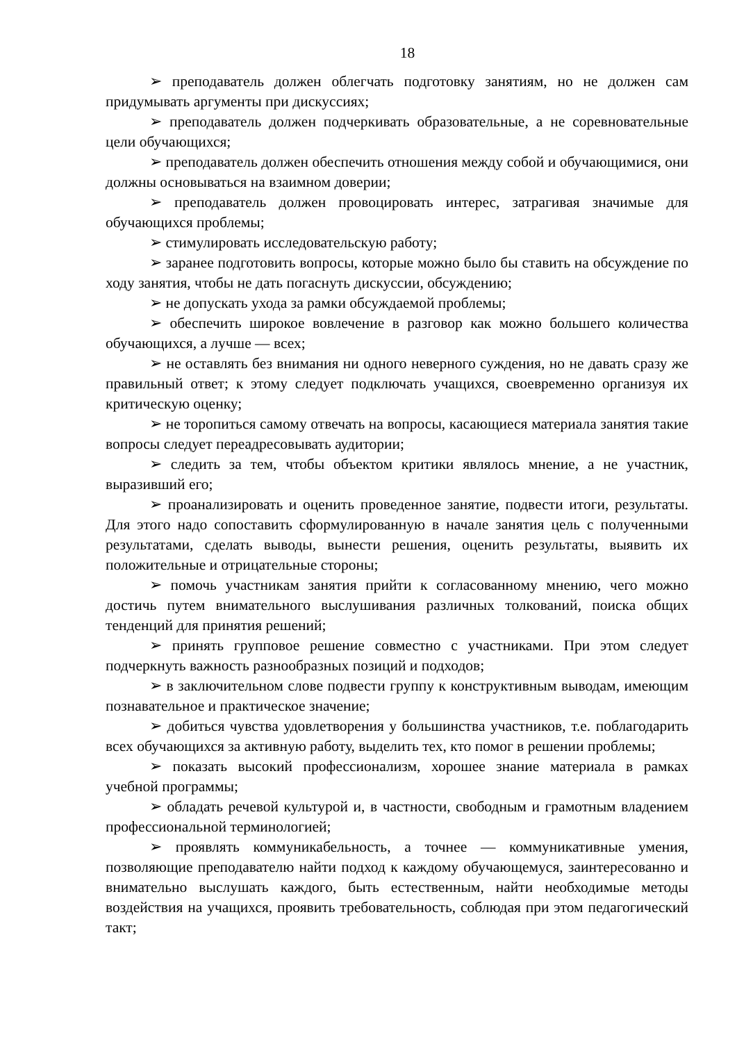18
➢ преподаватель должен облегчать подготовку занятиям, но не должен сам придумывать аргументы при дискуссиях;
➢ преподаватель должен подчеркивать образовательные, а не соревновательные цели обучающихся;
➢ преподаватель должен обеспечить отношения между собой и обучающимися, они должны основываться на взаимном доверии;
➢ преподаватель должен провоцировать интерес, затрагивая значимые для обучающихся проблемы;
➢ стимулировать исследовательскую работу;
➢ заранее подготовить вопросы, которые можно было бы ставить на обсуждение по ходу занятия, чтобы не дать погаснуть дискуссии, обсуждению;
➢ не допускать ухода за рамки обсуждаемой проблемы;
➢ обеспечить широкое вовлечение в разговор как можно большего количества обучающихся, а лучше — всех;
➢ не оставлять без внимания ни одного неверного суждения, но не давать сразу же правильный ответ; к этому следует подключать учащихся, своевременно организуя их критическую оценку;
➢ не торопиться самому отвечать на вопросы, касающиеся материала занятия такие вопросы следует переадресовывать аудитории;
➢ следить за тем, чтобы объектом критики являлось мнение, а не участник, выразивший его;
➢ проанализировать и оценить проведенное занятие, подвести итоги, результаты. Для этого надо сопоставить сформулированную в начале занятия цель с полученными результатами, сделать выводы, вынести решения, оценить результаты, выявить их положительные и отрицательные стороны;
➢ помочь участникам занятия прийти к согласованному мнению, чего можно достичь путем внимательного выслушивания различных толкований, поиска общих тенденций для принятия решений;
➢ принять групповое решение совместно с участниками. При этом следует подчеркнуть важность разнообразных позиций и подходов;
➢ в заключительном слове подвести группу к конструктивным выводам, имеющим познавательное и практическое значение;
➢ добиться чувства удовлетворения у большинства участников, т.е. поблагодарить всех обучающихся за активную работу, выделить тех, кто помог в решении проблемы;
➢ показать высокий профессионализм, хорошее знание материала в рамках учебной программы;
➢ обладать речевой культурой и, в частности, свободным и грамотным владением профессиональной терминологией;
➢ проявлять коммуникабельность, а точнее — коммуникативные умения, позволяющие преподавателю найти подход к каждому обучающемуся, заинтересованно и внимательно выслушать каждого, быть естественным, найти необходимые методы воздействия на учащихся, проявить требовательность, соблюдая при этом педагогический такт;